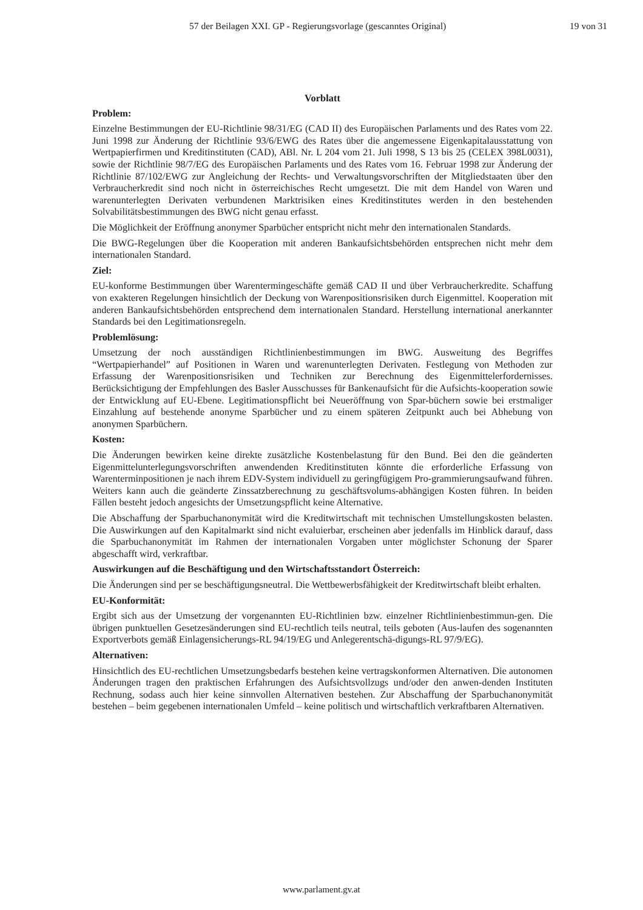57 der Beilagen XXI. GP - Regierungsvorlage (gescanntes Original) 19 von 31
Vorblatt
Problem:
Einzelne Bestimmungen der EU-Richtlinie 98/31/EG (CAD II) des Europäischen Parlaments und des Rates vom 22. Juni 1998 zur Änderung der Richtlinie 93/6/EWG des Rates über die angemessene Eigenkapitalausstattung von Wertpapierfirmen und Kreditinstituten (CAD), ABl. Nr. L 204 vom 21. Juli 1998, S 13 bis 25 (CELEX 398L0031), sowie der Richtlinie 98/7/EG des Europäischen Parlaments und des Rates vom 16. Februar 1998 zur Änderung der Richtlinie 87/102/EWG zur Angleichung der Rechts- und Verwaltungsvorschriften der Mitgliedstaaten über den Verbraucherkredit sind noch nicht in österreichisches Recht umgesetzt. Die mit dem Handel von Waren und warenunterlegten Derivaten verbundenen Marktrisiken eines Kreditinstitutes werden in den bestehenden Solvabilitätsbestimmungen des BWG nicht genau erfasst.
Die Möglichkeit der Eröffnung anonymer Sparbücher entspricht nicht mehr den internationalen Standards.
Die BWG-Regelungen über die Kooperation mit anderen Bankaufsichtsbehörden entsprechen nicht mehr dem internationalen Standard.
Ziel:
EU-konforme Bestimmungen über Warentermingeschäfte gemäß CAD II und über Verbraucherkredite. Schaffung von exakteren Regelungen hinsichtlich der Deckung von Warenpositionsrisiken durch Eigenmittel. Kooperation mit anderen Bankaufsichtsbehörden entsprechend dem internationalen Standard. Herstellung international anerkannter Standards bei den Legitimationsregeln.
Problemlösung:
Umsetzung der noch ausständigen Richtlinienbestimmungen im BWG. Ausweitung des Begriffes “Wertpapierhandel” auf Positionen in Waren und warenunterlegten Derivaten. Festlegung von Methoden zur Erfassung der Warenpositionsrisiken und Techniken zur Berechnung des Eigenmittelerfordernisses. Berücksichtigung der Empfehlungen des Basler Ausschusses für Bankenaufsicht für die Aufsichts-kooperation sowie der Entwicklung auf EU-Ebene. Legitimationspflicht bei Neueröffnung von Spar-büchern sowie bei erstmaliger Einzahlung auf bestehende anonyme Sparbücher und zu einem späteren Zeitpunkt auch bei Abhebung von anonymen Sparbüchern.
Kosten:
Die Änderungen bewirken keine direkte zusätzliche Kostenbelastung für den Bund. Bei den die geänderten Eigenmittelunterlegungsvorschriften anwendenden Kreditinstituten könnte die erforderliche Erfassung von Warenterminpositionen je nach ihrem EDV-System individuell zu geringfügigem Pro-grammierungsaufwand führen. Weiters kann auch die geänderte Zinssatzberechnung zu geschäftsvolums-abhängigen Kosten führen. In beiden Fällen besteht jedoch angesichts der Umsetzungspflicht keine Alternative.
Die Abschaffung der Sparbuchanonymität wird die Kreditwirtschaft mit technischen Umstellungskosten belasten. Die Auswirkungen auf den Kapitalmarkt sind nicht evaluierbar, erscheinen aber jedenfalls im Hinblick darauf, dass die Sparbuchanonymität im Rahmen der internationalen Vorgaben unter möglichster Schonung der Sparer abgeschafft wird, verkraftbar.
Auswirkungen auf die Beschäftigung und den Wirtschaftsstandort Österreich:
Die Änderungen sind per se beschäftigungsneutral. Die Wettbewerbsfähigkeit der Kreditwirtschaft bleibt erhalten.
EU-Konformität:
Ergibt sich aus der Umsetzung der vorgenannten EU-Richtlinien bzw. einzelner Richtlinienbestimmun-gen. Die übrigen punktuellen Gesetzesänderungen sind EU-rechtlich teils neutral, teils geboten (Aus-laufen des sogenannten Exportverbots gemäß Einlagensicherungs-RL 94/19/EG und Anlegerentschä-digungs-RL 97/9/EG).
Alternativen:
Hinsichtlich des EU-rechtlichen Umsetzungsbedarfs bestehen keine vertragskonformen Alternativen. Die autonomen Änderungen tragen den praktischen Erfahrungen des Aufsichtsvollzugs und/oder den anwen-denden Instituten Rechnung, sodass auch hier keine sinnvollen Alternativen bestehen. Zur Abschaffung der Sparbuchanonymität bestehen – beim gegebenen internationalen Umfeld – keine politisch und wirtschaftlich verkraftbaren Alternativen.
www.parlament.gv.at